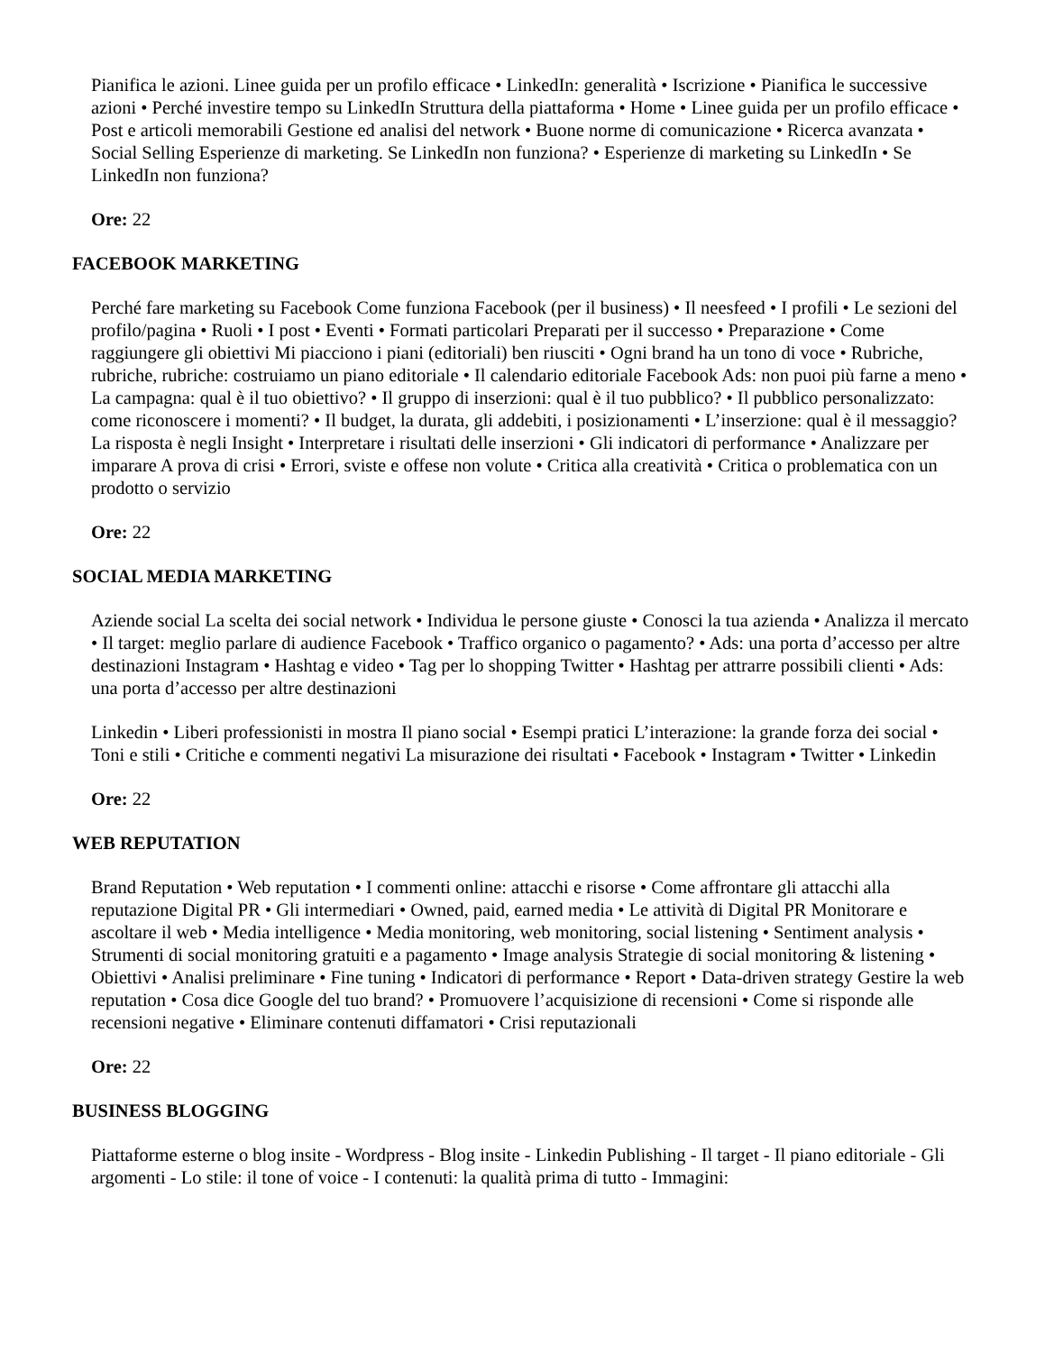Pianifica le azioni. Linee guida per un profilo efficace • LinkedIn: generalità • Iscrizione • Pianifica le successive azioni • Perché investire tempo su LinkedIn Struttura della piattaforma • Home • Linee guida per un profilo efficace • Post e articoli memorabili Gestione ed analisi del network • Buone norme di comunicazione • Ricerca avanzata • Social Selling Esperienze di marketing. Se LinkedIn non funziona? • Esperienze di marketing su LinkedIn • Se LinkedIn non funziona?
Ore: 22
FACEBOOK MARKETING
Perché fare marketing su Facebook Come funziona Facebook (per il business) • Il neesfeed • I profili • Le sezioni del profilo/pagina • Ruoli • I post • Eventi • Formati particolari Preparati per il successo • Preparazione • Come raggiungere gli obiettivi Mi piacciono i piani (editoriali) ben riusciti • Ogni brand ha un tono di voce • Rubriche, rubriche, rubriche: costruiamo un piano editoriale • Il calendario editoriale Facebook Ads: non puoi più farne a meno • La campagna: qual è il tuo obiettivo? • Il gruppo di inserzioni: qual è il tuo pubblico? • Il pubblico personalizzato: come riconoscere i momenti? • Il budget, la durata, gli addebiti, i posizionamenti • L’inserzione: qual è il messaggio? La risposta è negli Insight • Interpretare i risultati delle inserzioni • Gli indicatori di performance • Analizzare per imparare A prova di crisi • Errori, sviste e offese non volute • Critica alla creatività • Critica o problematica con un prodotto o servizio
Ore: 22
SOCIAL MEDIA MARKETING
Aziende social La scelta dei social network • Individua le persone giuste • Conosci la tua azienda • Analizza il mercato • Il target: meglio parlare di audience Facebook • Traffico organico o pagamento? • Ads: una porta d’accesso per altre destinazioni Instagram • Hashtag e video • Tag per lo shopping Twitter • Hashtag per attrarre possibili clienti • Ads: una porta d’accesso per altre destinazioni
Linkedin • Liberi professionisti in mostra Il piano social • Esempi pratici L’interazione: la grande forza dei social • Toni e stili • Critiche e commenti negativi La misurazione dei risultati • Facebook • Instagram • Twitter • Linkedin
Ore: 22
WEB REPUTATION
Brand Reputation • Web reputation • I commenti online: attacchi e risorse • Come affrontare gli attacchi alla reputazione Digital PR • Gli intermediari • Owned, paid, earned media • Le attività di Digital PR Monitorare e ascoltare il web • Media intelligence • Media monitoring, web monitoring, social listening • Sentiment analysis • Strumenti di social monitoring gratuiti e a pagamento • Image analysis Strategie di social monitoring & listening • Obiettivi • Analisi preliminare • Fine tuning • Indicatori di performance • Report • Data-driven strategy Gestire la web reputation • Cosa dice Google del tuo brand? • Promuovere l’acquisizione di recensioni • Come si risponde alle recensioni negative • Eliminare contenuti diffamatori • Crisi reputazionali
Ore: 22
BUSINESS BLOGGING
Piattaforme esterne o blog insite - Wordpress - Blog insite - Linkedin Publishing - Il target - Il piano editoriale - Gli argomenti - Lo stile: il tone of voice - I contenuti: la qualità prima di tutto - Immagini: